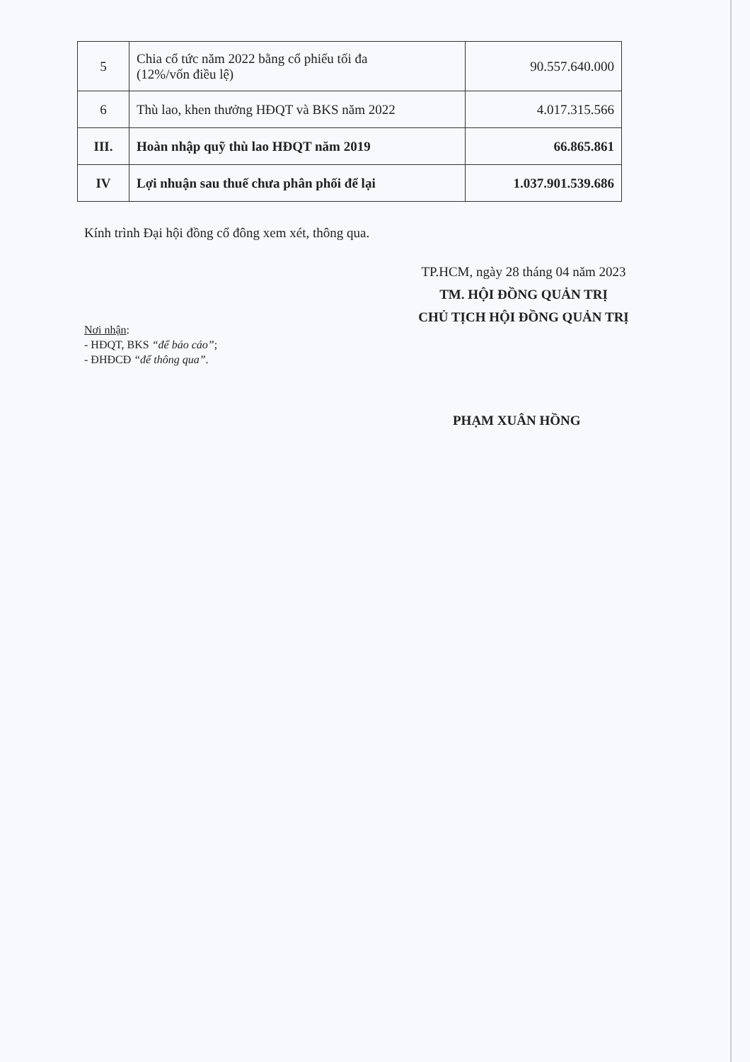| 5 | Chia cổ tức năm 2022 bằng cổ phiếu tối đa (12%/vốn điều lệ) | 90.557.640.000 |
| 6 | Thù lao, khen thưởng HĐQT và BKS năm 2022 | 4.017.315.566 |
| III. | Hoàn nhập quỹ thù lao HĐQT năm 2019 | 66.865.861 |
| IV | Lợi nhuận sau thuế chưa phân phối để lại | 1.037.901.539.686 |
Kính trình Đại hội đồng cổ đông xem xét, thông qua.
TP.HCM, ngày 28 tháng 04 năm 2023
TM. HỘI ĐỒNG QUẢN TRỊ
CHỦ TỊCH HỘI ĐỒNG QUẢN TRỊ
Nơi nhận:
- HĐQT, BKS “để báo cáo”;
- ĐHĐCĐ “để thông qua”.
PHẠM XUÂN HỒNG